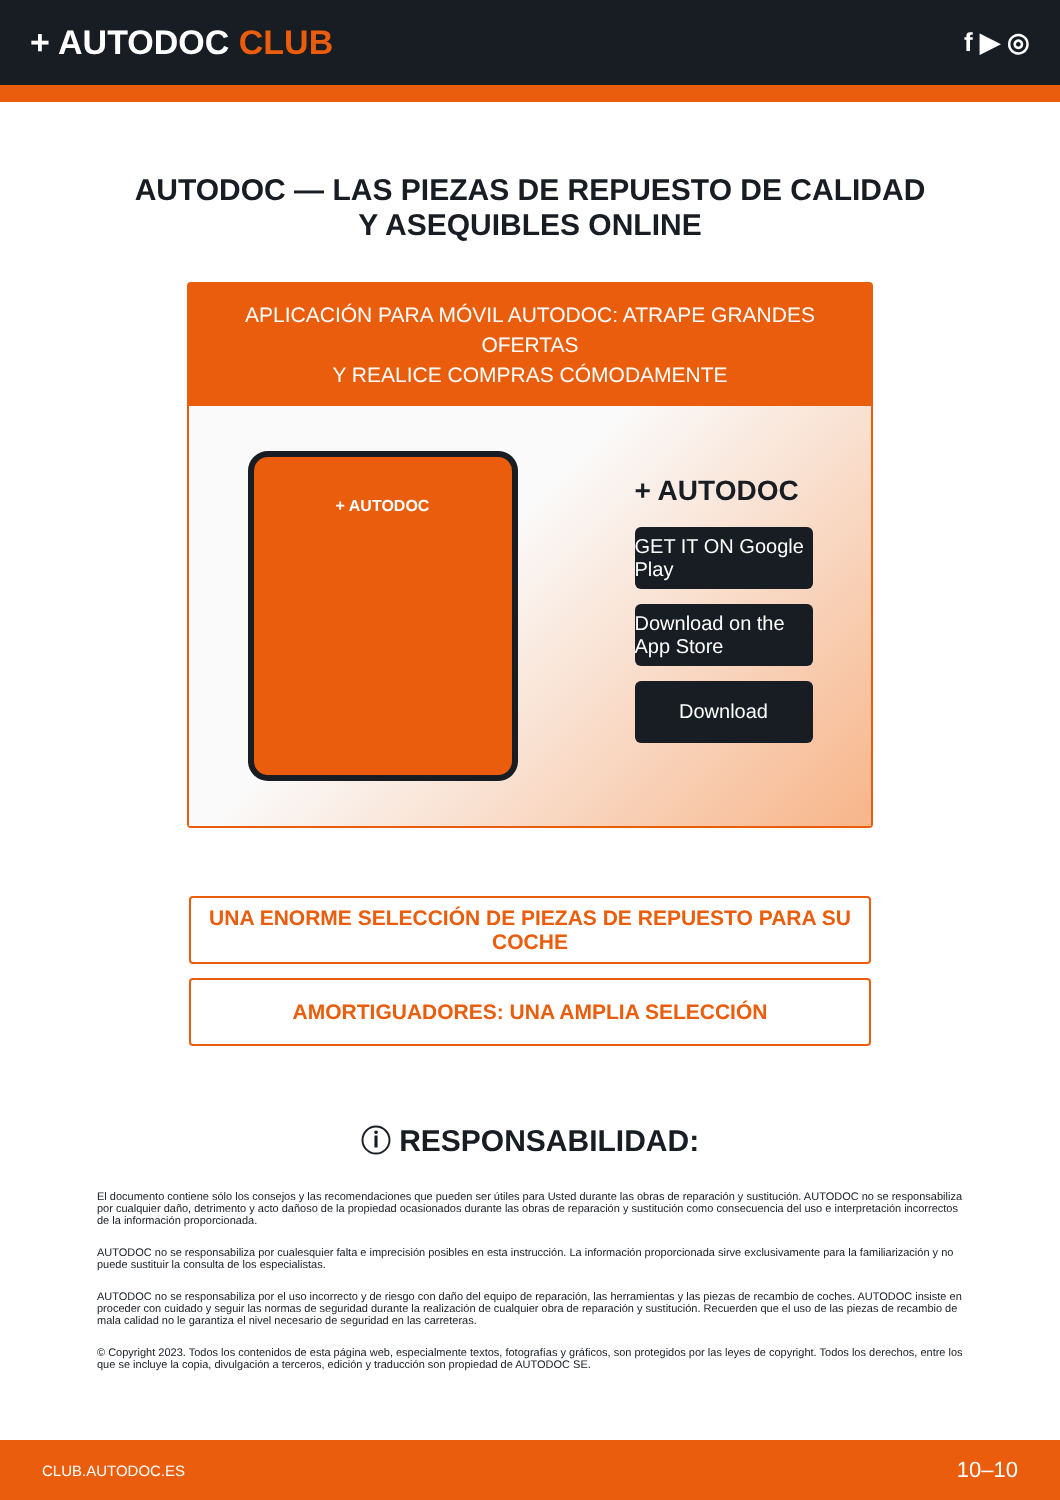+ AUTODOC CLUB
f ▶ ◎
AUTODOC — LAS PIEZAS DE REPUESTO DE CALIDAD
Y ASEQUIBLES ONLINE
APLICACIÓN PARA MÓVIL AUTODOC: ATRAPE GRANDES OFERTAS
Y REALICE COMPRAS CÓMODAMENTE
+ AUTODOC
+ AUTODOC
GET IT ON Google Play
Download on the App Store
Download
UNA ENORME SELECCIÓN DE PIEZAS DE REPUESTO PARA SU COCHE
AMORTIGUADORES: UNA AMPLIA SELECCIÓN
ⓘ RESPONSABILIDAD:
El documento contiene sólo los consejos y las recomendaciones que pueden ser útiles para Usted durante las obras de reparación y sustitución. AUTODOC no se responsabiliza por cualquier daño, detrimento y acto dañoso de la propiedad ocasionados durante las obras de reparación y sustitución como consecuencia del uso e interpretación incorrectos de la información proporcionada.
AUTODOC no se responsabiliza por cualesquier falta e imprecisión posibles en esta instrucción. La información proporcionada sirve exclusivamente para la familiarización y no puede sustituir la consulta de los especialistas.
AUTODOC no se responsabiliza por el uso incorrecto y de riesgo con daño del equipo de reparación, las herramientas y las piezas de recambio de coches. AUTODOC insiste en proceder con cuidado y seguir las normas de seguridad durante la realización de cualquier obra de reparación y sustitución. Recuerden que el uso de las piezas de recambio de mala calidad no le garantiza el nivel necesario de seguridad en las carreteras.
© Copyright 2023. Todos los contenidos de esta página web, especialmente textos, fotografías y gráficos, son protegidos por las leyes de copyright. Todos los derechos, entre los que se incluye la copia, divulgación a terceros, edición y traducción son propiedad de AUTODOC SE.
CLUB.AUTODOC.ES 10–10